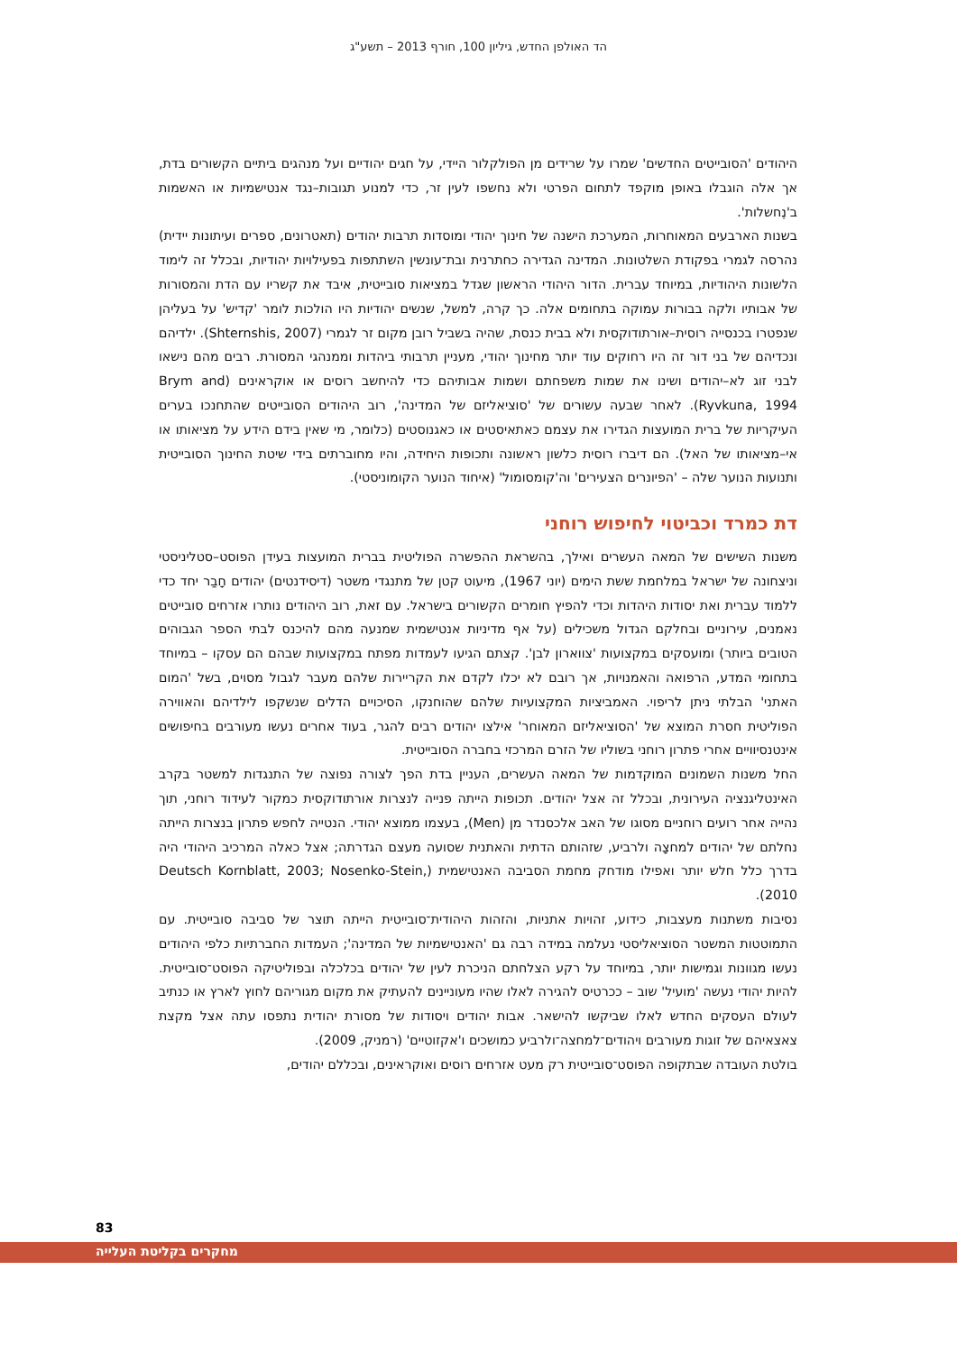הד האולפן החדש, גיליון 100, חורף 2013 – תשע"ג
היהודים 'הסובייטים החדשים' שמרו על שרידים מן הפולקלור היידי, על חגים יהודיים ועל מנהגים ביתיים הקשורים בדת, אך אלה הוגבלו באופן מוקפד לתחום הפרטי ולא נחשפו לעין זר, כדי למנוע תגובות–נגד אנטישמיות או האשמות ב'נֶחשלות'.
בשנות הארבעים המאוחרות, המערכת הישנה של חינוך יהודי ומוסדות תרבות יהודים (תאטרונים, ספרים ועיתונות יידית) נהרסה לגמרי בפקודת השלטונות. המדינה הגדירה כחתרנית ובת־עונשין השתתפות בפעילויות יהודיות, ובכלל זה לימוד הלשונות היהודיות, במיוחד עברית. הדור היהודי הראשון שגדל במציאות סובייטית, איבד את קשריו עם הדת והמסורות של אבותיו ולקה בבורות עמוקה בתחומים אלה. כך קרה, למשל, שנשים יהודיות היו הולכות לומר 'קדיש' על בעליהן שנפטרו בכנסייה רוסית–אורתודוקסית ולא בבית כנסת, שהיה בשביל רובן מקום זר לגמרי (Shternshis, 2007). ילדיהם ונכדיהם של בני דור זה היו רחוקים עוד יותר מחינוך יהודי, מעניין תרבותי ביהדות וממנהגי המסורת. רבים מהם נישאו לבני זוג לא–יהודים ושינו את שמות משפחתם ושמות אבותיהם כדי להיחשב רוסים או אוקראינים (Brym and Ryvkuna, 1994). לאחר שבעה עשורים של 'סוציאליזם של המדינה', רוב היהודים הסובייטים שהתחנכו בערים העיקריות של ברית המועצות הגדירו את עצמם כאתאיסטים או כאגנוסטים (כלומר, מי שאין בידם הידע על מציאותו או אי–מציאותו של האל). הם דיברו רוסית כלשון ראשונה ותכופות היחידה, והיו מחוברתים בידי שיטת החינוך הסובייטית ותנועות הנוער שלה – 'הפיונרים הצעירים' וה'קומסומול' (איחוד הנוער הקומוניסטי).
דת כמרד וכביטוי לחיפוש רוחני
משנות השישים של המאה העשרים ואילך, בהשראת ההפשרה הפוליטית בברית המועצות בעידן הפוסט–סטליניסטי וניצחונה של ישראל במלחמת ששת הימים (יוני 1967), מיעוט קטן של מתנגדי משטר (דיסידנטים) יהודים חָבַר יחד כדי ללמוד עברית ואת יסודות היהדות וכדי להפיץ חומרים הקשורים בישראל. עם זאת, רוב היהודים נותרו אזרחים סובייטים נאמנים, עירוניים ובחלקם הגדול משכילים (על אף מדיניות אנטישמית שמנעה מהם להיכנס לבתי הספר הגבוהים הטובים ביותר) ומועסקים במקצועות 'צווארון לבן'. קצתם הגיעו לעמדות מפתח במקצועות שבהם הם עסקו – במיוחד בתחומי המדע, הרפואה והאמנויות, אך רובם לא יכלו לקדם את הקריירות שלהם מעבר לגבול מסוים, בשל 'המום האתני' הבלתי ניתן לריפוי. האמביציות המקצועיות שלהם שהוחנקו, הסיכויים הדלים שנשקפו לילדיהם והאווירה הפוליטית חסרת המוצא של 'הסוציאליזם המאוחר' אילצו יהודים רבים להגר, בעוד אחרים נעשו מעורבים בחיפושים אינטנסיוויים אחרי פתרון רוחני בשוליו של הזרם המרכזי בחברה הסובייטית.
החל משנות השמונים המוקדמות של המאה העשרים, העניין בדת הפך לצורה נפוצה של התנגדות למשטר בקרב האינטליגנציה העירונית, ובכלל זה אצל יהודים. תכופות הייתה פנייה לנצרות אורתודוקסית כמקור לעידוד רוחני, תוך נהייה אחר רועים רוחניים מסוגו של האב אלכסנדר מן (Men), בעצמו ממוצא יהודי. הנטייה לחפש פתרון בנצרות הייתה נחלתם של יהודים למחצָה ולרביע, שזהותם הדתית והאתנית שסועה מעצם הגדרתה; אצל כאלה המרכיב היהודי היה בדרך כלל חלש יותר ואפילו מודחק מחמת הסביבה האנטישמית (Deutsch Kornblatt, 2003; Nosenko-Stein, 2010).
נסיבות משתנות מעצבות, כידוע, זהויות אתניות, והזהות היהודית־סובייטית הייתה תוצר של סביבה סובייטית. עם התמוטטות המשטר הסוציאליסטי נעלמה במידה רבה גם 'האנטישמיות של המדינה'; העמדות החברתיות כלפי היהודים נעשו מגוונות וגמישות יותר, במיוחד על רקע הצלחתם הניכרת לעין של יהודים בכלכלה ובפוליטיקה הפוסט־סובייטית. להיות יהודי נעשה 'מועיל' שוב – ככרטיס להגירה לאלו שהיו מעוניינים להעתיק את מקום מגוריהם לחוץ לארץ או כנתיב לעולם העסקים החדש לאלו שביקשו להישאר. אבות יהודים ויסודות של מסורת יהודית נתפסו עתה אצל מקצת צאצאיהם של זוגות מעורבים ויהודים־למחצה־ולרביע כמושכים ו'אקזוטיים' (רמניק, 2009).
בולטת העובדה שבתקופה הפוסט־סובייטית רק מעט אזרחים רוסים ואוקראינים, ובכללם יהודים,
83
מחקרים בקליטת העלייה